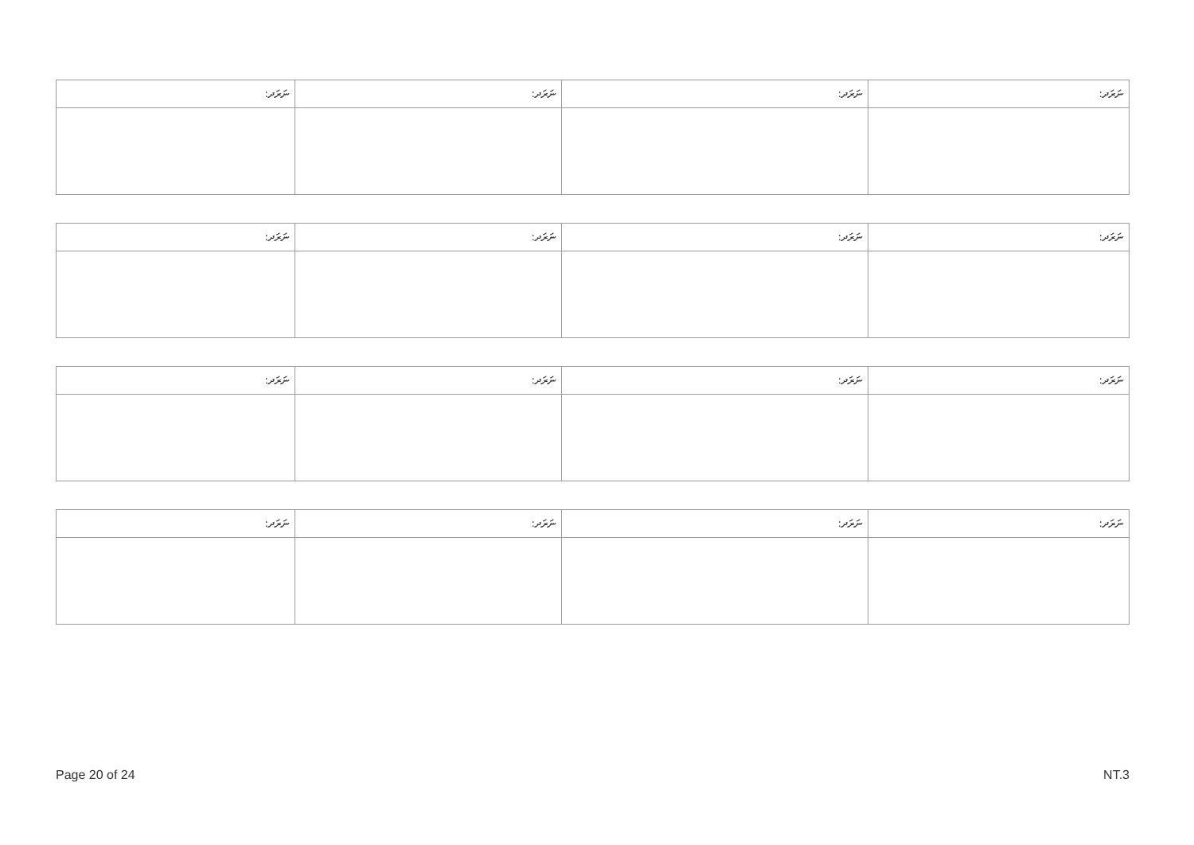| ނަރަދ: | ނަރަދ: | ނަރަދ: | ނަރަދ: |
| --- | --- | --- | --- |
| ނަރަދ: | ނަރަދ: | ނަރަދ: | ނަރަދ: |
| --- | --- | --- | --- |
| ނަރަދ: | ނަރަދ: | ނަރަދ: | ނަރަދ: |
| --- | --- | --- | --- |
| ނަރަދ: | ނަރަދ: | ނަރަދ: | ނަރަދ: |
| --- | --- | --- | --- |
Page 20 of 24 NT.3